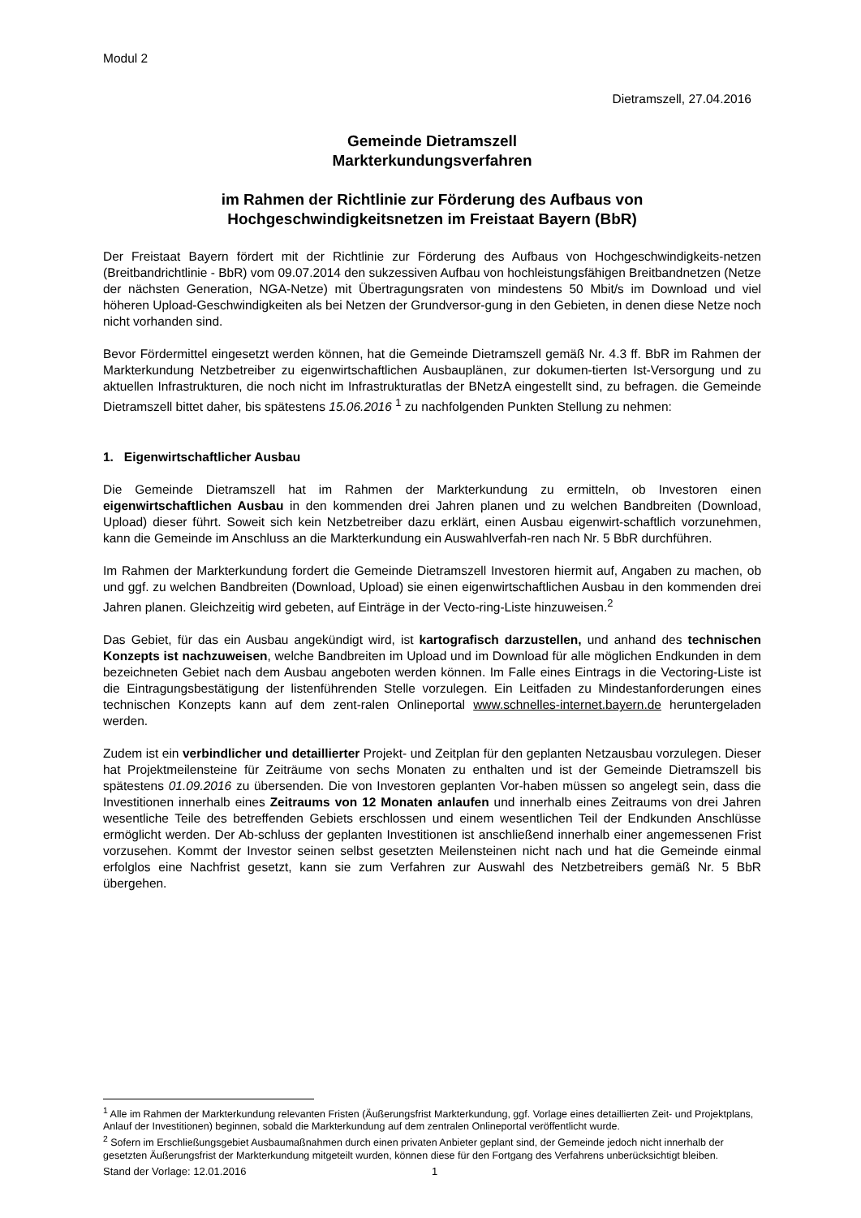Modul 2
Dietramszell, 27.04.2016
Gemeinde Dietramszell
Markterkundungsverfahren
im Rahmen der Richtlinie zur Förderung des Aufbaus von
Hochgeschwindigkeitsnetzen im Freistaat Bayern (BbR)
Der Freistaat Bayern fördert mit der Richtlinie zur Förderung des Aufbaus von Hochgeschwindigkeits-netzen (Breitbandrichtlinie - BbR) vom 09.07.2014 den sukzessiven Aufbau von hochleistungsfähigen Breitbandnetzen (Netze der nächsten Generation, NGA-Netze) mit Übertragungsraten von mindestens 50 Mbit/s im Download und viel höheren Upload-Geschwindigkeiten als bei Netzen der Grundversor-gung in den Gebieten, in denen diese Netze noch nicht vorhanden sind.
Bevor Fördermittel eingesetzt werden können, hat die Gemeinde Dietramszell gemäß Nr. 4.3 ff. BbR im Rahmen der Markterkundung Netzbetreiber zu eigenwirtschaftlichen Ausbauplänen, zur dokumen-tierten Ist-Versorgung und zu aktuellen Infrastrukturen, die noch nicht im Infrastrukturatlas der BNetzA eingestellt sind, zu befragen. die Gemeinde Dietramszell bittet daher, bis spätestens 15.06.2016 <sup>1</sup> zu nachfolgenden Punkten Stellung zu nehmen:
1. Eigenwirtschaftlicher Ausbau
Die Gemeinde Dietramszell hat im Rahmen der Markterkundung zu ermitteln, ob Investoren einen eigenwirtschaftlichen Ausbau in den kommenden drei Jahren planen und zu welchen Bandbreiten (Download, Upload) dieser führt. Soweit sich kein Netzbetreiber dazu erklärt, einen Ausbau eigenwirt-schaftlich vorzunehmen, kann die Gemeinde im Anschluss an die Markterkundung ein Auswahlverfah-ren nach Nr. 5 BbR durchführen.
Im Rahmen der Markterkundung fordert die Gemeinde Dietramszell Investoren hiermit auf, Angaben zu machen, ob und ggf. zu welchen Bandbreiten (Download, Upload) sie einen eigenwirtschaftlichen Ausbau in den kommenden drei Jahren planen. Gleichzeitig wird gebeten, auf Einträge in der Vecto-ring-Liste hinzuweisen.<sup>2</sup>
Das Gebiet, für das ein Ausbau angekündigt wird, ist kartografisch darzustellen, und anhand des technischen Konzepts ist nachzuweisen, welche Bandbreiten im Upload und im Download für alle möglichen Endkunden in dem bezeichneten Gebiet nach dem Ausbau angeboten werden können. Im Falle eines Eintrags in die Vectoring-Liste ist die Eintragungsbestätigung der listenführenden Stelle vorzulegen. Ein Leitfaden zu Mindestanforderungen eines technischen Konzepts kann auf dem zent-ralen Onlineportal www.schnelles-internet.bayern.de heruntergeladen werden.
Zudem ist ein verbindlicher und detaillierter Projekt- und Zeitplan für den geplanten Netzausbau vorzulegen. Dieser hat Projektmeilensteine für Zeiträume von sechs Monaten zu enthalten und ist der Gemeinde Dietramszell bis spätestens 01.09.2016 zu übersenden. Die von Investoren geplanten Vor-haben müssen so angelegt sein, dass die Investitionen innerhalb eines Zeitraums von 12 Monaten anlaufen und innerhalb eines Zeitraums von drei Jahren wesentliche Teile des betreffenden Gebiets erschlossen und einem wesentlichen Teil der Endkunden Anschlüsse ermöglicht werden. Der Ab-schluss der geplanten Investitionen ist anschließend innerhalb einer angemessenen Frist vorzusehen. Kommt der Investor seinen selbst gesetzten Meilensteinen nicht nach und hat die Gemeinde einmal erfolglos eine Nachfrist gesetzt, kann sie zum Verfahren zur Auswahl des Netzbetreibers gemäß Nr. 5 BbR übergehen.
<sup>1</sup> Alle im Rahmen der Markterkundung relevanten Fristen (Äußerungsfrist Markterkundung, ggf. Vorlage eines detaillierten Zeit- und Projektplans, Anlauf der Investitionen) beginnen, sobald die Markterkundung auf dem zentralen Onlineportal veröffentlicht wurde.
<sup>2</sup> Sofern im Erschließungsgebiet Ausbaumaßnahmen durch einen privaten Anbieter geplant sind, der Gemeinde jedoch nicht innerhalb der gesetzten Äußerungsfrist der Markterkundung mitgeteilt wurden, können diese für den Fortgang des Verfahrens unberücksichtigt bleiben.
Stand der Vorlage: 12.01.2016 1